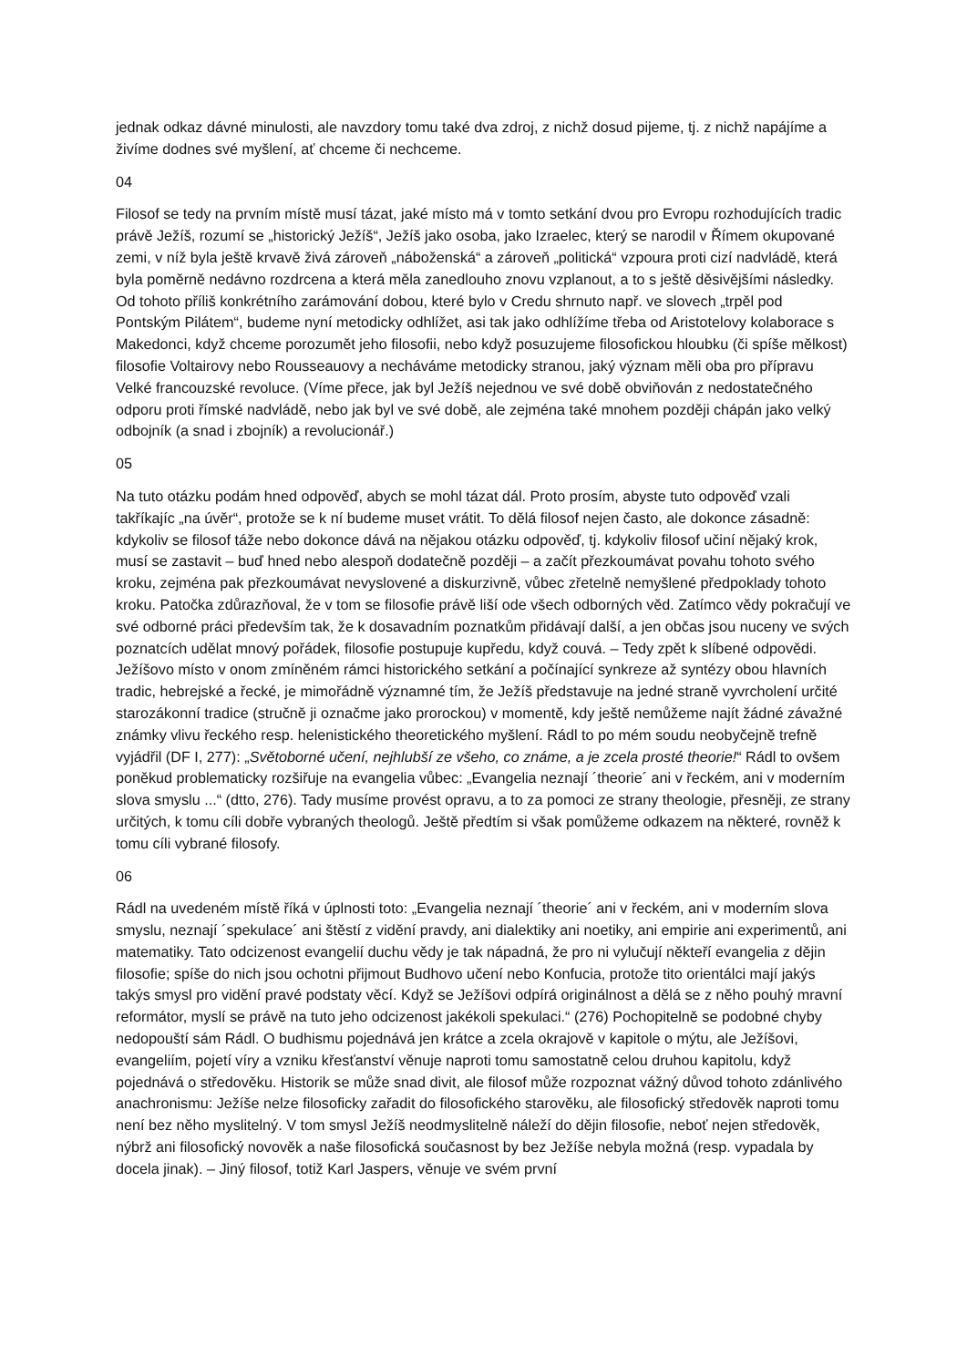jednak odkaz dávné minulosti, ale navzdory tomu také dva zdroj, z nichž dosud pijeme, tj. z nichž napájíme a živíme dodnes své myšlení, ať chceme či nechceme.
04
Filosof se tedy na prvním místě musí tázat, jaké místo má v tomto setkání dvou pro Evropu rozhodujících tradic právě Ježíš, rozumí se „historický Ježíš“, Ježíš jako osoba, jako Izraelec, který se narodil v Římem okupované zemi, v níž byla ještě krvavě živá zároveň „náboženská“ a zároveň „politická“ vzpoura proti cizí nadvládě, která byla poměrně nedávno rozdrcena a která měla zanedlouho znovu vzplanout, a to s ještě děsivějšími následky. Od tohoto příliš konkrétního zarámování dobou, které bylo v Credu shrnuto např. ve slovech „trpěl pod Pontským Pilátem“, budeme nyní metodicky odhlížet, asi tak jako odhlížíme třeba od Aristotelovy kolaborace s Makedonci, když chceme porozumět jeho filosofii, nebo když posuzujeme filosofickou hloubku (či spíše mělkost) filosofie Voltairovy nebo Rousseauovy a necháváme metodicky stranou, jaký význam měli oba pro přípravu Velké francouzské revoluce. (Víme přece, jak byl Ježíš nejednou ve své době obviňován z nedostatečného odporu proti římské nadvládě, nebo jak byl ve své době, ale zejména také mnohem později chápán jako velký odbojník (a snad i zbojník) a revolucionář.)
05
Na tuto otázku podám hned odpověď, abych se mohl tázat dál. Proto prosím, abyste tuto odpověď vzali takříkajíc „na úvěr“, protože se k ní budeme muset vrátit. To dělá filosof nejen často, ale dokonce zásadně: kdykoliv se filosof táže nebo dokonce dává na nějakou otázku odpověď, tj. kdykoliv filosof učiní nějaký krok, musí se zastavit – buď hned nebo alespoň dodatečně později – a začít přezkoumávat povahu tohoto svého kroku, zejména pak přezkoumávat nevyslovené a diskurzivně, vůbec zřetelně nemyšlené předpoklady tohoto kroku. Patočka zdůrazňoval, že v tom se filosofie právě liší ode všech odborných věd. Zatímco vědy pokračují ve své odborné práci především tak, že k dosavadním poznatkům přidávají další, a jen občas jsou nuceny ve svých poznatcích udělat mnový pořádek, filosofie postupuje kupředu, když couvá. – Tedy zpět k slíbené odpovědi. Ježíšovo místo v onom zmíněném rámci historického setkání a počínající synkreze až syntézy obou hlavních tradic, hebrejské a řecké, je mimořádně významné tím, že Ježíš představuje na jedné straně vyvrcholení určité starozákonní tradice (stručně ji označme jako prorockou) v momentě, kdy ještě nemůžeme najít žádné závažné známky vlivu řeckého resp. helenistického theoretického myšlení. Rádl to po mém soudu neobyčejně trefně vyjádřil (DF I, 277): „Světoborné učení, nejhlubší ze všeho, co známe, a je zcela prosté theorie!“ Rádl to ovšem poněkud problematicky rozšiřuje na evangelia vůbec: „Evangelia neznají ´theorie´ ani v řeckém, ani v moderním slova smyslu ...“ (dtto, 276). Tady musíme provést opravu, a to za pomoci ze strany theologie, přesněji, ze strany určitých, k tomu cíli dobře vybraných theologů. Ještě předtím si však pomůžeme odkazem na některé, rovněž k tomu cíli vybrané filosofy.
06
Rádl na uvedeném místě říká v úplnosti toto: „Evangelia neznají ´theorie´ ani v řeckém, ani v moderním slova smyslu, neznají ´spekulace´ ani štěstí z vidění pravdy, ani dialektiky ani noetiky, ani empirie ani experimentů, ani matematiky. Tato odcizenost evangelií duchu vědy je tak nápadná, že pro ni vylučují někteří evangelia z dějin filosofie; spíše do nich jsou ochotni přijmout Budhovo učení nebo Konfucia, protože tito orientálci mají jakýs takýs smysl pro vidění pravé podstaty věcí. Když se Ježíšovi odpírá originálnost a dělá se z něho pouhý mravní reformátor, myslí se právě na tuto jeho odcizenost jakékoli spekulaci.“ (276) Pochopitelně se podobné chyby nedopouští sám Rádl. O budhismu pojednává jen krátce a zcela okrajově v kapitole o mýtu, ale Ježíšovi, evangeliím, pojetí víry a vzniku křesťanství věnuje naproti tomu samostatně celou druhou kapitolu, když pojednává o středověku. Historik se může snad divit, ale filosof může rozpoznat vážný důvod tohoto zdánlivého anachronismu: Ježíše nelze filosoficky zařadit do filosofického starověku, ale filosofický středověk naproti tomu není bez něho myslitelný. V tom smysl Ježíš neodmyslitelně náleží do dějin filosofie, neboť nejen středověk, nýbrž ani filosofický novověk a naše filosofická současnost by bez Ježíše nebyla možná (resp. vypadala by docela jinak). – Jiný filosof, totiž Karl Jaspers, věnuje ve svém první